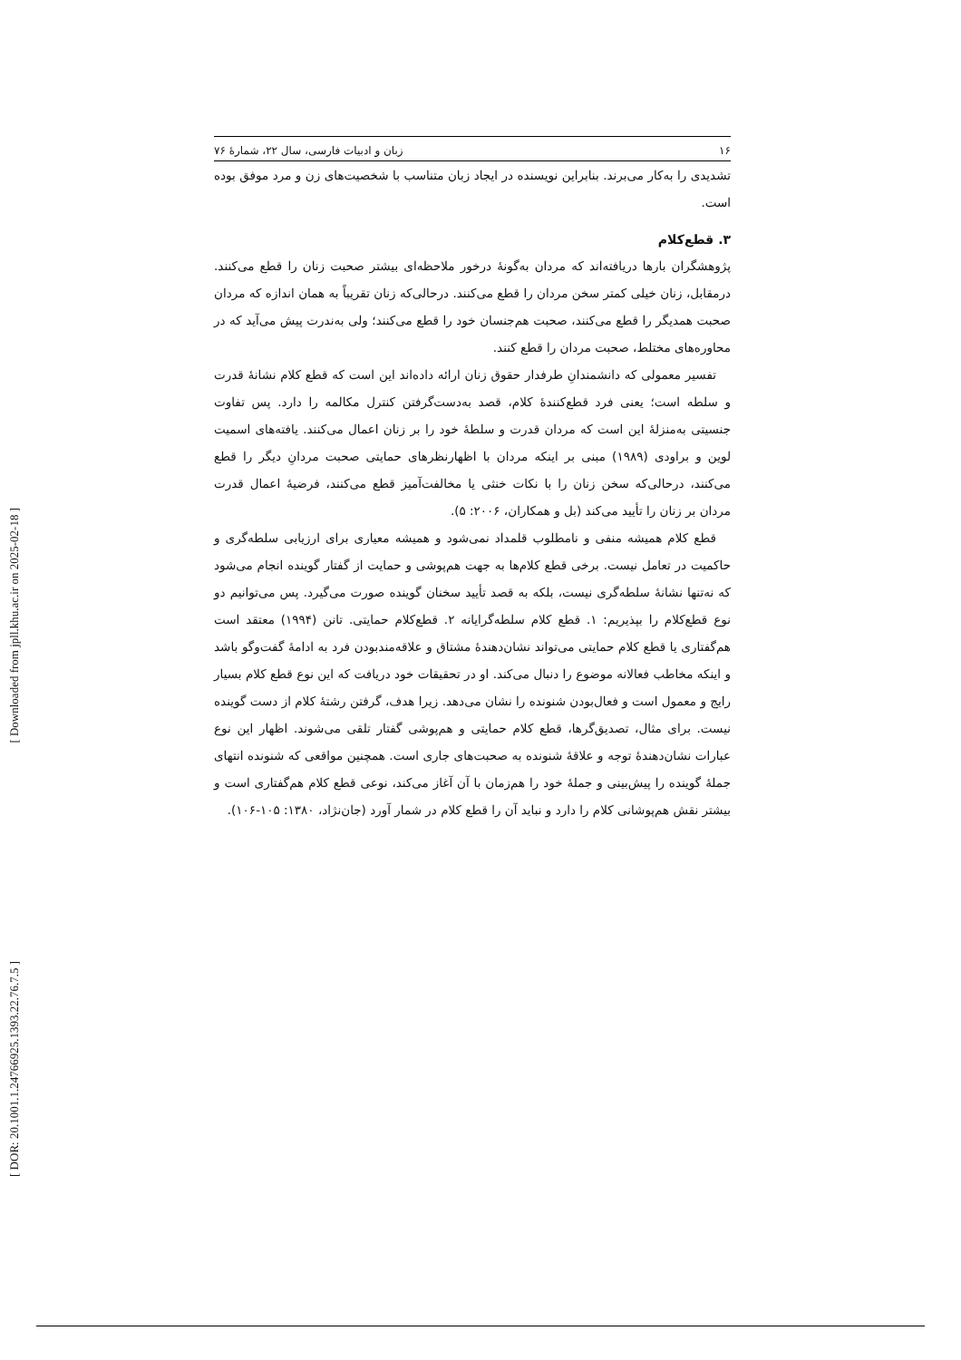[ Downloaded from jpll.khu.ac.ir on 2025-02-18 ]
[ DOR: 20.1001.1.24766925.1393.22.76.7.5 ]
۱۶ زبان و ادبیات فارسی، سال ۲۲، شمارهٔ ۷۶
تشدیدی را به‌کار می‌برند. بنابراین نویسنده در ایجاد زبان متناسب با شخصیت‌های زن و مرد موفق بوده است.
۳. قطع‌کلام
پژوهشگران بارها دریافته‌اند که مردان به‌گونهٔ درخور ملاحظه‌ای بیشتر صحبت زنان را قطع می‌کنند. درمقابل، زنان خیلی کمتر سخن مردان را قطع می‌کنند. درحالی‌که زنان تقریباً به همان اندازه که مردان صحبت همدیگر را قطع می‌کنند، صحبت هم‌جنسان خود را قطع می‌کنند؛ ولی به‌ندرت پیش می‌آید که در محاوره‌های مختلط، صحبت مردان را قطع کنند.
تفسیر معمولی که دانشمندانِ طرفدار حقوق زنان ارائه داده‌اند این است که قطع کلام نشانهٔ قدرت و سلطه است؛ یعنی فرد قطع‌کنندهٔ کلام، قصد به‌دست‌گرفتن کنترل مکالمه را دارد. پس تفاوت جنسیتی به‌منزلهٔ این است که مردان قدرت و سلطهٔ خود را بر زنان اعمال می‌کنند. یافته‌های اسمیت لوین و براودی (۱۹۸۹) مبنی بر اینکه مردان با اظهارنظرهای حمایتی صحبت مردانِ دیگر را قطع می‌کنند، درحالی‌که سخن زنان را با نکات خنثی یا مخالفت‌آمیز قطع می‌کنند، فرضیهٔ اعمال قدرت مردان بر زنان را تأیید می‌کند (بل و همکاران، ۲۰۰۶: ۵).
قطع کلام همیشه منفی و نامطلوب قلمداد نمی‌شود و همیشه معیاری برای ارزیابی سلطه‌گری و حاکمیت در تعامل نیست. برخی قطع کلام‌ها به جهت هم‌پوشی و حمایت از گفتار گوینده انجام می‌شود که نه‌تنها نشانهٔ سلطه‌گری نیست، بلکه به قصد تأیید سخنان گوینده صورت می‌گیرد. پس می‌توانیم دو نوع قطع‌کلام را بپذیریم: ۱. قطع کلام سلطه‌گرایانه ۲. قطع‌کلام حمایتی. تانن (۱۹۹۴) معتقد است هم‌گفتاری یا قطع کلام حمایتی می‌تواند نشان‌دهندهٔ مشتاق و علاقه‌مندبودن فرد به ادامهٔ گفت‌وگو باشد و اینکه مخاطب فعالانه موضوع را دنبال می‌کند. او در تحقیقات خود دریافت که این نوع قطع کلام بسیار رایج و معمول است و فعال‌بودن شنونده را نشان می‌دهد. زیرا هدف، گرفتن رشتهٔ کلام از دست گوینده نیست. برای مثال، تصدیق‌گرها، قطع کلام حمایتی و هم‌پوشی گفتار تلقی می‌شوند. اظهار این نوع عبارات نشان‌دهندهٔ توجه و علاقهٔ شنونده به صحبت‌های جاری است. همچنین مواقعی که شنونده انتهای جملهٔ گوینده را پیش‌بینی و جملهٔ خود را هم‌زمان با آن آغاز می‌کند، نوعی قطع کلام هم‌گفتاری است و بیشتر نقش هم‌پوشانی کلام را دارد و نباید آن را قطع کلام در شمار آورد (جان‌نژاد، ۱۳۸۰: ۱۰۵-۱۰۶).